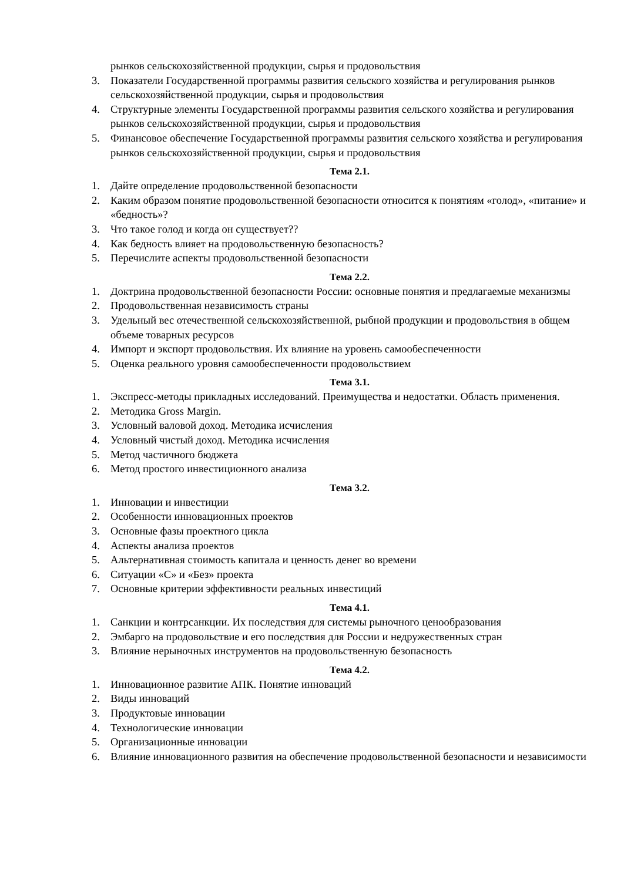рынков сельскохозяйственной продукции, сырья и продовольствия
3. Показатели Государственной программы развития сельского хозяйства и регулирования рынков сельскохозяйственной продукции, сырья и продовольствия
4. Структурные элементы Государственной программы развития сельского хозяйства и регулирования рынков сельскохозяйственной продукции, сырья и продовольствия
5. Финансовое обеспечение Государственной программы развития сельского хозяйства и регулирования рынков сельскохозяйственной продукции, сырья и продовольствия
Тема 2.1.
1. Дайте определение продовольственной безопасности
2. Каким образом понятие продовольственной безопасности относится к понятиям «голод», «питание» и «бедность»?
3. Что такое голод и когда он существует??
4. Как бедность влияет на продовольственную безопасность?
5. Перечислите аспекты продовольственной безопасности
Тема 2.2.
1. Доктрина продовольственной безопасности России: основные понятия и предлагаемые механизмы
2. Продовольственная независимость страны
3. Удельный вес отечественной сельскохозяйственной, рыбной продукции и продовольствия в общем объеме товарных ресурсов
4. Импорт и экспорт продовольствия. Их влияние на уровень самообеспеченности
5. Оценка реального уровня самообеспеченности продовольствием
Тема 3.1.
1. Экспресс-методы прикладных исследований. Преимущества и недостатки. Область применения.
2. Методика Gross Margin.
3. Условный валовой доход. Методика исчисления
4. Условный чистый доход. Методика исчисления
5. Метод частичного бюджета
6. Метод простого инвестиционного анализа
Тема 3.2.
1. Инновации и инвестиции
2. Особенности инновационных проектов
3. Основные фазы проектного цикла
4. Аспекты анализа проектов
5. Альтернативная стоимость капитала и ценность денег во времени
6. Ситуации «С» и «Без» проекта
7. Основные критерии эффективности реальных инвестиций
Тема 4.1.
1. Санкции и контрсанкции. Их последствия для системы рыночного ценообразования
2. Эмбарго на продовольствие и его последствия для России и недружественных стран
3. Влияние нерыночных инструментов на продовольственную безопасность
Тема 4.2.
1. Инновационное развитие АПК. Понятие инноваций
2. Виды инноваций
3. Продуктовые инновации
4. Технологические инновации
5. Организационные инновации
6. Влияние инновационного развития на обеспечение продовольственной безопасности и независимости